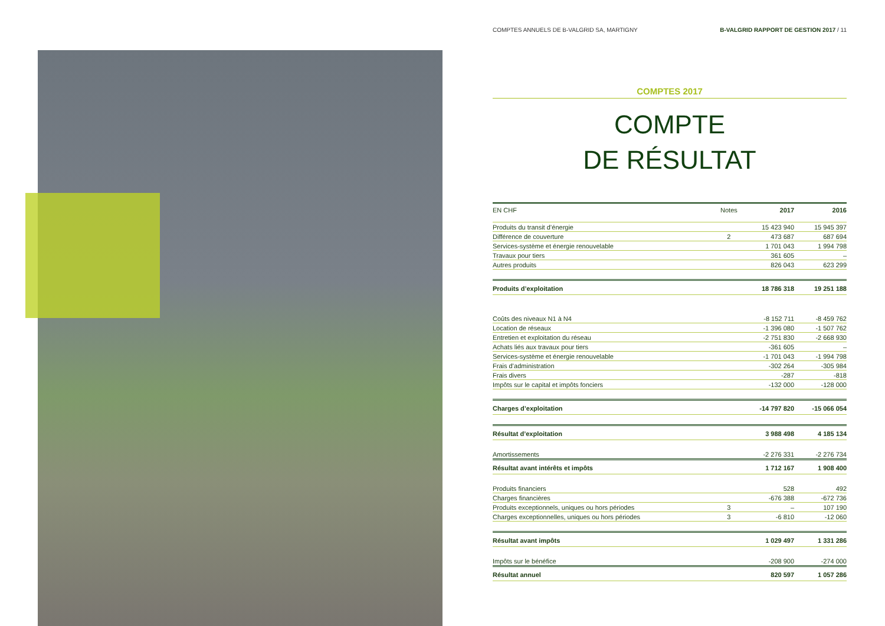COMPTES ANNUELS DE B-VALGRID SA, MARTIGNY B-VALGRID RAPPORT DE GESTION 2017 / 11
COMPTES 2017
COMPTE
DE RÉSULTAT
| EN CHF | Notes | 2017 | 2016 |
| --- | --- | --- | --- |
| Produits du transit d’énergie | | 15 423 940 | 15 945 397 |
| Différence de couverture | 2 | 473 687 | 687 694 |
| Services-système et énergie renouvelable | | 1 701 043 | 1 994 798 |
| Travaux pour tiers | | 361 605 | – |
| Autres produits | | 826 043 | 623 299 |
| Produits d’exploitation | | 18 786 318 | 19 251 188 |
| Coûts des niveaux N1 à N4 | | -8 152 711 | -8 459 762 |
| Location de réseaux | | -1 396 080 | -1 507 762 |
| Entretien et exploitation du réseau | | -2 751 830 | -2 668 930 |
| Achats liés aux travaux pour tiers | | -361 605 | – |
| Services-système et énergie renouvelable | | -1 701 043 | -1 994 798 |
| Frais d’administration | | -302 264 | -305 984 |
| Frais divers | | -287 | -818 |
| Impôts sur le capital et impôts fonciers | | -132 000 | -128 000 |
| Charges d’exploitation | | -14 797 820 | -15 066 054 |
| Résultat d’exploitation | | 3 988 498 | 4 185 134 |
| Amortissements | | -2 276 331 | -2 276 734 |
| Résultat avant intérêts et impôts | | 1 712 167 | 1 908 400 |
| Produits financiers | | 528 | 492 |
| Charges financières | | -676 388 | -672 736 |
| Produits exceptionnels, uniques ou hors périodes | 3 | – | 107 190 |
| Charges exceptionnelles, uniques ou hors périodes | 3 | -6 810 | -12 060 |
| Résultat avant impôts | | 1 029 497 | 1 331 286 |
| Impôts sur le bénéfice | | -208 900 | -274 000 |
| Résultat annuel | | 820 597 | 1 057 286 |